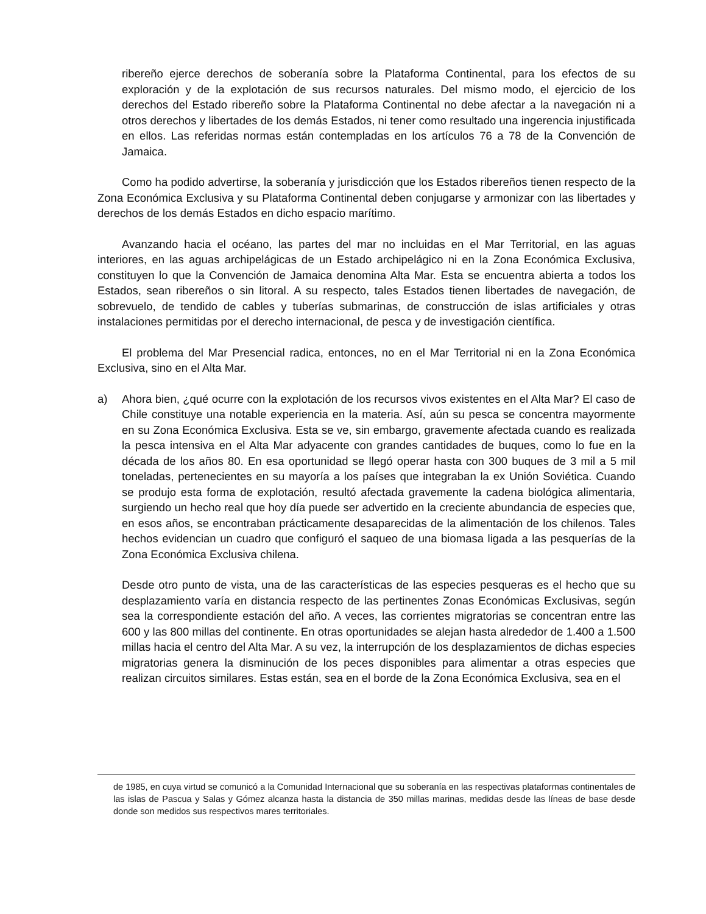ribereño ejerce derechos de soberanía sobre la Plataforma Continental, para los efectos de su exploración y de la explotación de sus recursos naturales. Del mismo modo, el ejercicio de los derechos del Estado ribereño sobre la Plataforma Continental no debe afectar a la navegación ni a otros derechos y libertades de los demás Estados, ni tener como resultado una ingerencia injustificada en ellos. Las referidas normas están contempladas en los artículos 76 a 78 de la Convención de Jamaica.
Como ha podido advertirse, la soberanía y jurisdicción que los Estados ribereños tienen respecto de la Zona Económica Exclusiva y su Plataforma Continental deben conjugarse y armonizar con las libertades y derechos de los demás Estados en dicho espacio marítimo.
Avanzando hacia el océano, las partes del mar no incluidas en el Mar Territorial, en las aguas interiores, en las aguas archipelágicas de un Estado archipelágico ni en la Zona Económica Exclusiva, constituyen lo que la Convención de Jamaica denomina Alta Mar. Esta se encuentra abierta a todos los Estados, sean ribereños o sin litoral. A su respecto, tales Estados tienen libertades de navegación, de sobrevuelo, de tendido de cables y tuberías submarinas, de construcción de islas artificiales y otras instalaciones permitidas por el derecho internacional, de pesca y de investigación científica.
El problema del Mar Presencial radica, entonces, no en el Mar Territorial ni en la Zona Económica Exclusiva, sino en el Alta Mar.
a) Ahora bien, ¿qué ocurre con la explotación de los recursos vivos existentes en el Alta Mar? El caso de Chile constituye una notable experiencia en la materia. Así, aún su pesca se concentra mayormente en su Zona Económica Exclusiva. Esta se ve, sin embargo, gravemente afectada cuando es realizada la pesca intensiva en el Alta Mar adyacente con grandes cantidades de buques, como lo fue en la década de los años 80. En esa oportunidad se llegó operar hasta con 300 buques de 3 mil a 5 mil toneladas, pertenecientes en su mayoría a los países que integraban la ex Unión Soviética. Cuando se produjo esta forma de explotación, resultó afectada gravemente la cadena biológica alimentaria, surgiendo un hecho real que hoy día puede ser advertido en la creciente abundancia de especies que, en esos años, se encontraban prácticamente desaparecidas de la alimentación de los chilenos. Tales hechos evidencian un cuadro que configuró el saqueo de una biomasa ligada a las pesquerías de la Zona Económica Exclusiva chilena.
Desde otro punto de vista, una de las características de las especies pesqueras es el hecho que su desplazamiento varía en distancia respecto de las pertinentes Zonas Económicas Exclusivas, según sea la correspondiente estación del año. A veces, las corrientes migratorias se concentran entre las 600 y las 800 millas del continente. En otras oportunidades se alejan hasta alrededor de 1.400 a 1.500 millas hacia el centro del Alta Mar. A su vez, la interrupción de los desplazamientos de dichas especies migratorias genera la disminución de los peces disponibles para alimentar a otras especies que realizan circuitos similares. Estas están, sea en el borde de la Zona Económica Exclusiva, sea en el
de 1985, en cuya virtud se comunicó a la Comunidad Internacional que su soberanía en las respectivas plataformas continentales de las islas de Pascua y Salas y Gómez alcanza hasta la distancia de 350 millas marinas, medidas desde las líneas de base desde donde son medidos sus respectivos mares territoriales.